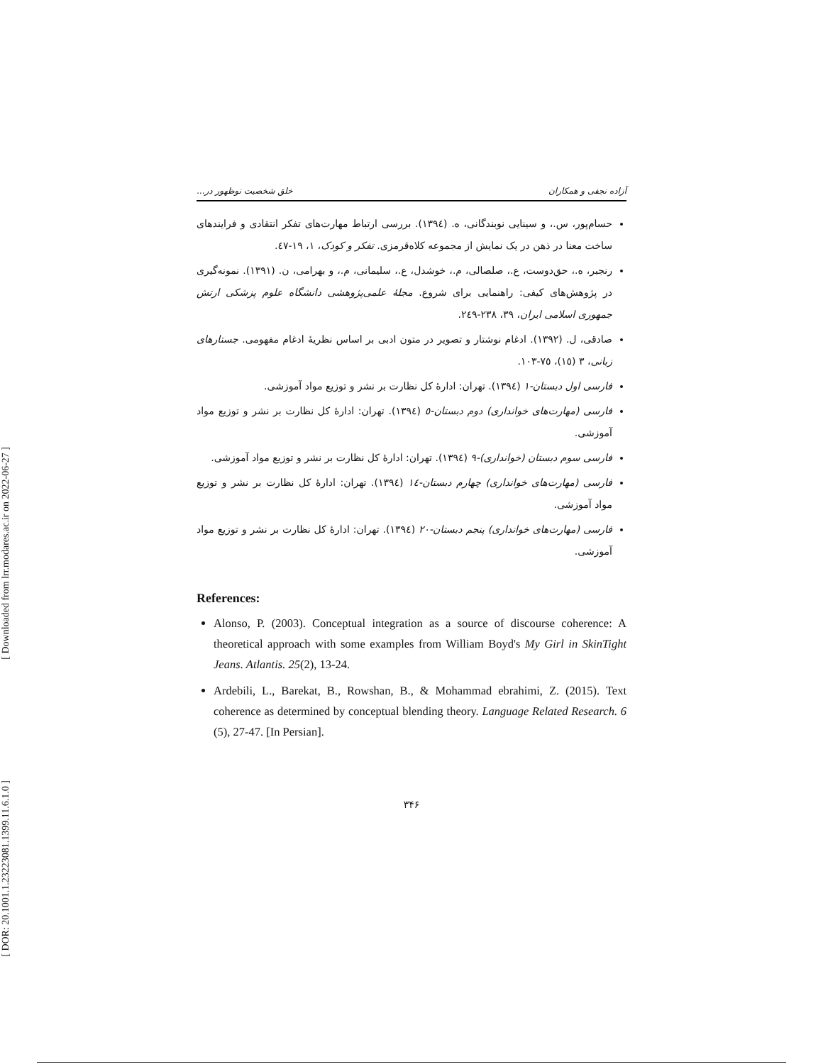[ Downloaded from lrr.modares.ac.ir on 2022-06-27 ]
[ DOR: 20.1001.1.23223081.1399.11.6.1.0 ]
آزاده نجفی و همکاران خلق شخصیت نوظهور در...
حسام‌پور، س.، و سینایی نوبندگانی، ه. (١٣٩٤). بررسی ارتباط مهارت‌های تفکر انتقادی و فرایندهای ساخت معنا در ذهن در یک نمایش از مجموعه کلاه‌قرمزی. تفکر و کودک، ١، ١٩-٤٧.
رنجبر، ه.، حق‌دوست، ع.، صلصالی، م.، خوشدل، ع.، سلیمانی، م.، و بهرامی، ن. (١٣٩١). نمونه‌گیری در پژوهش‌های کیفی: راهنمایی برای شروع. مجلهٔ علمی‌پژوهشی دانشگاه علوم پزشکی ارتش جمهوری اسلامی ایران، ٣٩، ٢٣٨-٢٤٩.
صادقی، ل. (١٣٩٢). ادغام نوشتار و تصویر در متون ادبی بر اساس نظریهٔ ادغام مفهومی. جستارهای زبانی، ٣ (١٥)، ٧٥-١٠٣.
فارسی اول دبستان-١ (١٣٩٤). تهران: ادارهٔ کل نظارت بر نشر و توزیع مواد آموزشی.
فارسی (مهارت‌های خوانداری) دوم دبستان-٥ (١٣٩٤). تهران: ادارهٔ کل نظارت بر نشر و توزیع مواد آموزشی.
فارسی سوم دبستان (خوانداری)-٩ (١٣٩٤). تهران: ادارهٔ کل نظارت بر نشر و توزیع مواد آموزشی.
فارسی (مهارت‌های خوانداری) چهارم دبستان-١٤ (١٣٩٤). تهران: ادارهٔ کل نظارت بر نشر و توزیع مواد آموزشی.
فارسی (مهارت‌های خوانداری) پنجم دبستان-٢٠ (١٣٩٤). تهران: ادارهٔ کل نظارت بر نشر و توزیع مواد آموزشی.
References:
Alonso, P. (2003). Conceptual integration as a source of discourse coherence: A theoretical approach with some examples from William Boyd's My Girl in SkinTight Jeans. Atlantis. 25(2), 13-24.
Ardebili, L., Barekat, B., Rowshan, B., & Mohammad ebrahimi, Z. (2015). Text coherence as determined by conceptual blending theory. Language Related Research. 6 (5), 27-47. [In Persian].
٣۴۶